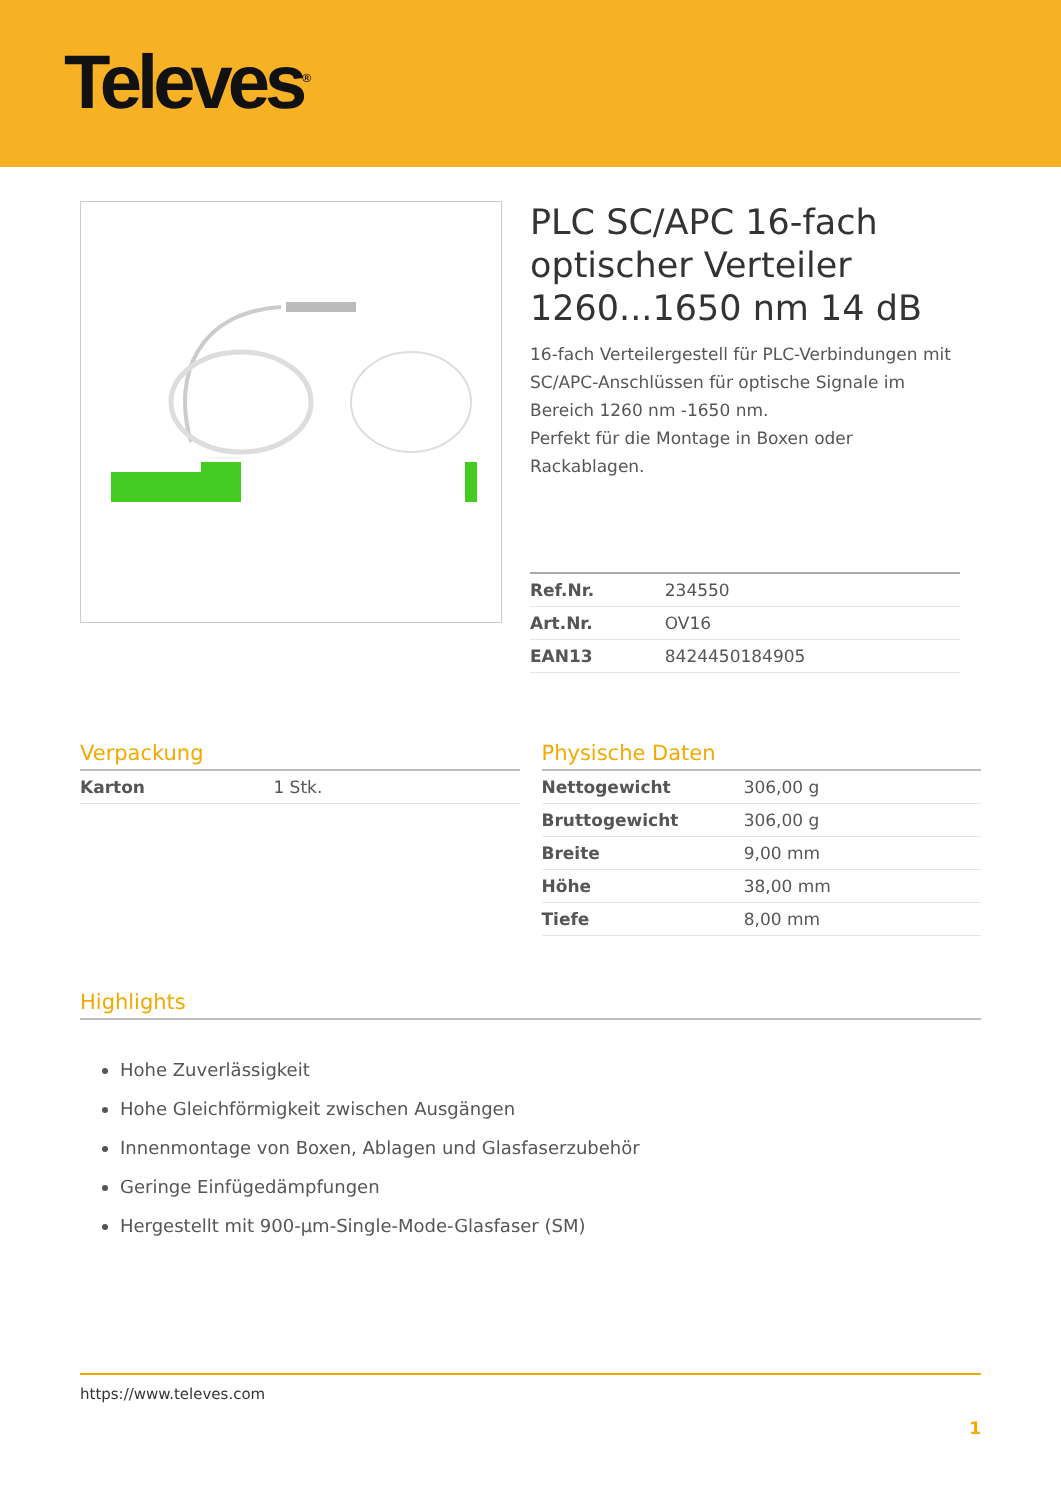Televes<sup>®</sup>
PLC SC/APC 16-fach optischer Verteiler 1260...1650 nm 14 dB
16-fach Verteilergestell für PLC-Verbindungen mit SC/APC-Anschlüssen für optische Signale im Bereich 1260 nm -1650 nm.
Perfekt für die Montage in Boxen oder Rackablagen.
| Ref.Nr. | 234550 |
| Art.Nr. | OV16 |
| EAN13 | 8424450184905 |
Verpackung
| Karton | 1 Stk. |
Physische Daten
| Nettogewicht | 306,00 g |
| Bruttogewicht | 306,00 g |
| Breite | 9,00 mm |
| Höhe | 38,00 mm |
| Tiefe | 8,00 mm |
Highlights
Hohe Zuverlässigkeit
Hohe Gleichförmigkeit zwischen Ausgängen
Innenmontage von Boxen, Ablagen und Glasfaserzubehör
Geringe Einfügedämpfungen
Hergestellt mit 900-µm-Single-Mode-Glasfaser (SM)
https://www.televes.com
1